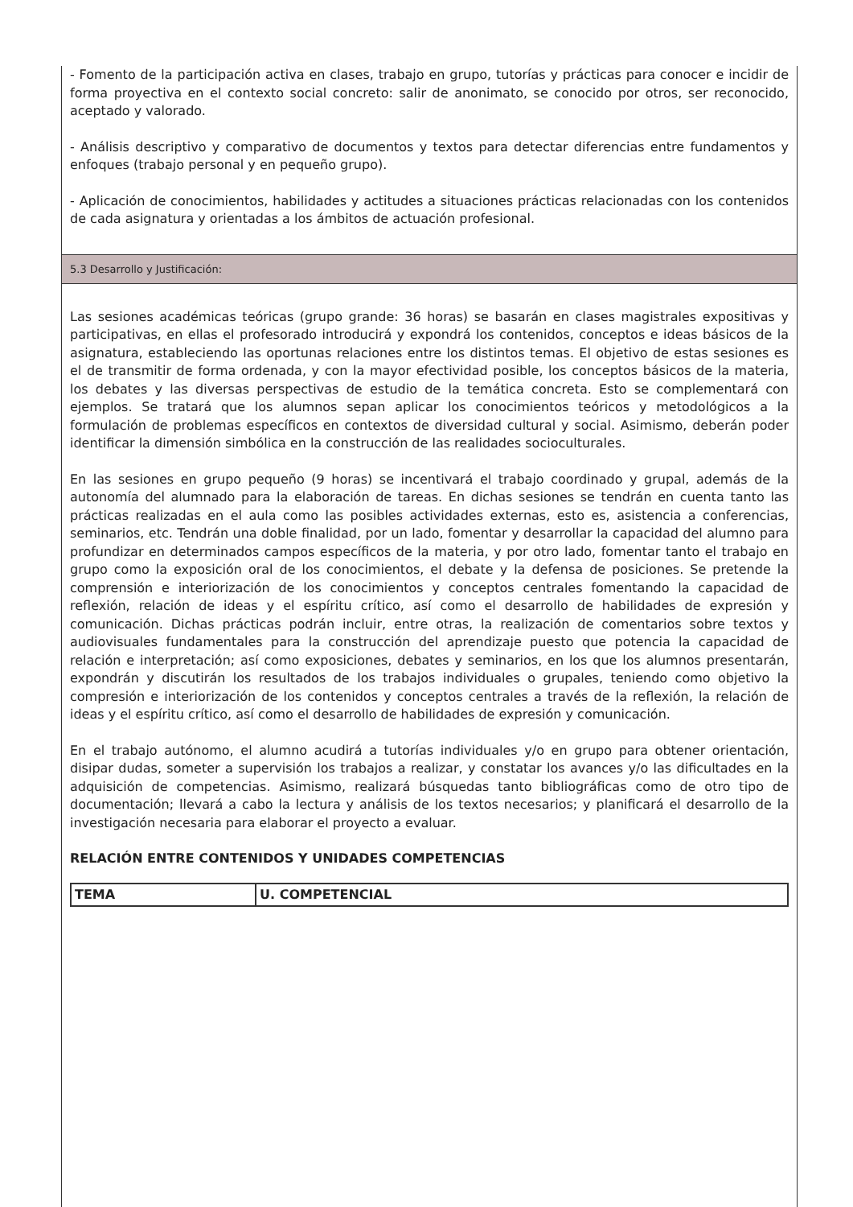- Fomento de la participación activa en clases, trabajo en grupo, tutorías y prácticas para conocer e incidir de forma proyectiva en el contexto social concreto: salir de anonimato, se conocido por otros, ser reconocido, aceptado y valorado.
- Análisis descriptivo y comparativo de documentos y textos para detectar diferencias entre fundamentos y enfoques (trabajo personal y en pequeño grupo).
- Aplicación de conocimientos, habilidades y actitudes a situaciones prácticas relacionadas con los contenidos de cada asignatura y orientadas a los ámbitos de actuación profesional.
5.3 Desarrollo y Justificación:
Las sesiones académicas teóricas (grupo grande: 36 horas) se basarán en clases magistrales expositivas y participativas, en ellas el profesorado introducirá y expondrá los contenidos, conceptos e ideas básicos de la asignatura, estableciendo las oportunas relaciones entre los distintos temas. El objetivo de estas sesiones es el de transmitir de forma ordenada, y con la mayor efectividad posible, los conceptos básicos de la materia, los debates y las diversas perspectivas de estudio de la temática concreta. Esto se complementará con ejemplos. Se tratará que los alumnos sepan aplicar los conocimientos teóricos y metodológicos a la formulación de problemas específicos en contextos de diversidad cultural y social. Asimismo, deberán poder identificar la dimensión simbólica en la construcción de las realidades socioculturales.
En las sesiones en grupo pequeño (9 horas) se incentivará el trabajo coordinado y grupal, además de la autonomía del alumnado para la elaboración de tareas. En dichas sesiones se tendrán en cuenta tanto las prácticas realizadas en el aula como las posibles actividades externas, esto es, asistencia a conferencias, seminarios, etc. Tendrán una doble finalidad, por un lado, fomentar y desarrollar la capacidad del alumno para profundizar en determinados campos específicos de la materia, y por otro lado, fomentar tanto el trabajo en grupo como la exposición oral de los conocimientos, el debate y la defensa de posiciones. Se pretende la comprensión e interiorización de los conocimientos y conceptos centrales fomentando la capacidad de reflexión, relación de ideas y el espíritu crítico, así como el desarrollo de habilidades de expresión y comunicación. Dichas prácticas podrán incluir, entre otras, la realización de comentarios sobre textos y audiovisuales fundamentales para la construcción del aprendizaje puesto que potencia la capacidad de relación e interpretación; así como exposiciones, debates y seminarios, en los que los alumnos presentarán, expondrán y discutirán los resultados de los trabajos individuales o grupales, teniendo como objetivo la compresión e interiorización de los contenidos y conceptos centrales a través de la reflexión, la relación de ideas y el espíritu crítico, así como el desarrollo de habilidades de expresión y comunicación.
En el trabajo autónomo, el alumno acudirá a tutorías individuales y/o en grupo para obtener orientación, disipar dudas, someter a supervisión los trabajos a realizar, y constatar los avances y/o las dificultades en la adquisición de competencias. Asimismo, realizará búsquedas tanto bibliográficas como de otro tipo de documentación; llevará a cabo la lectura y análisis de los textos necesarios; y planificará el desarrollo de la investigación necesaria para elaborar el proyecto a evaluar.
RELACIÓN ENTRE CONTENIDOS Y UNIDADES COMPETENCIAS
| TEMA | U. COMPETENCIAL |
| --- | --- |